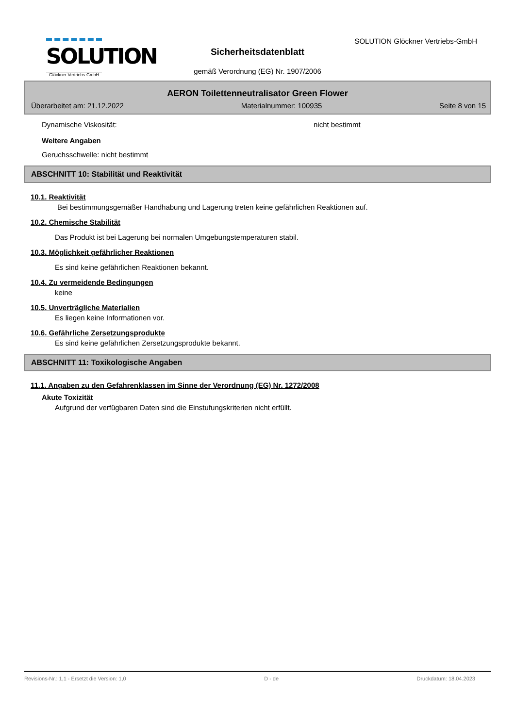SOLUTION
Glöckner Vertriebs-GmbH
SOLUTION Glöckner Vertriebs-GmbH
Sicherheitsdatenblatt
gemäß Verordnung (EG) Nr. 1907/2006
AERON Toilettenneutralisator Green Flower
Überarbeitet am: 21.12.2022 Materialnummer: 100935 Seite 8 von 15
Dynamische Viskosität: nicht bestimmt
Weitere Angaben
Geruchsschwelle: nicht bestimmt
ABSCHNITT 10: Stabilität und Reaktivität
10.1. Reaktivität
Bei bestimmungsgemäßer Handhabung und Lagerung treten keine gefährlichen Reaktionen auf.
10.2. Chemische Stabilität
Das Produkt ist bei Lagerung bei normalen Umgebungstemperaturen stabil.
10.3. Möglichkeit gefährlicher Reaktionen
Es sind keine gefährlichen Reaktionen bekannt.
10.4. Zu vermeidende Bedingungen
keine
10.5. Unverträgliche Materialien
Es liegen keine Informationen vor.
10.6. Gefährliche Zersetzungsprodukte
Es sind keine gefährlichen Zersetzungsprodukte bekannt.
ABSCHNITT 11: Toxikologische Angaben
11.1. Angaben zu den Gefahrenklassen im Sinne der Verordnung (EG) Nr. 1272/2008
Akute Toxizität
Aufgrund der verfügbaren Daten sind die Einstufungskriterien nicht erfüllt.
Revisions-Nr.: 1,1 - Ersetzt die Version: 1,0 D - de Druckdatum: 18.04.2023